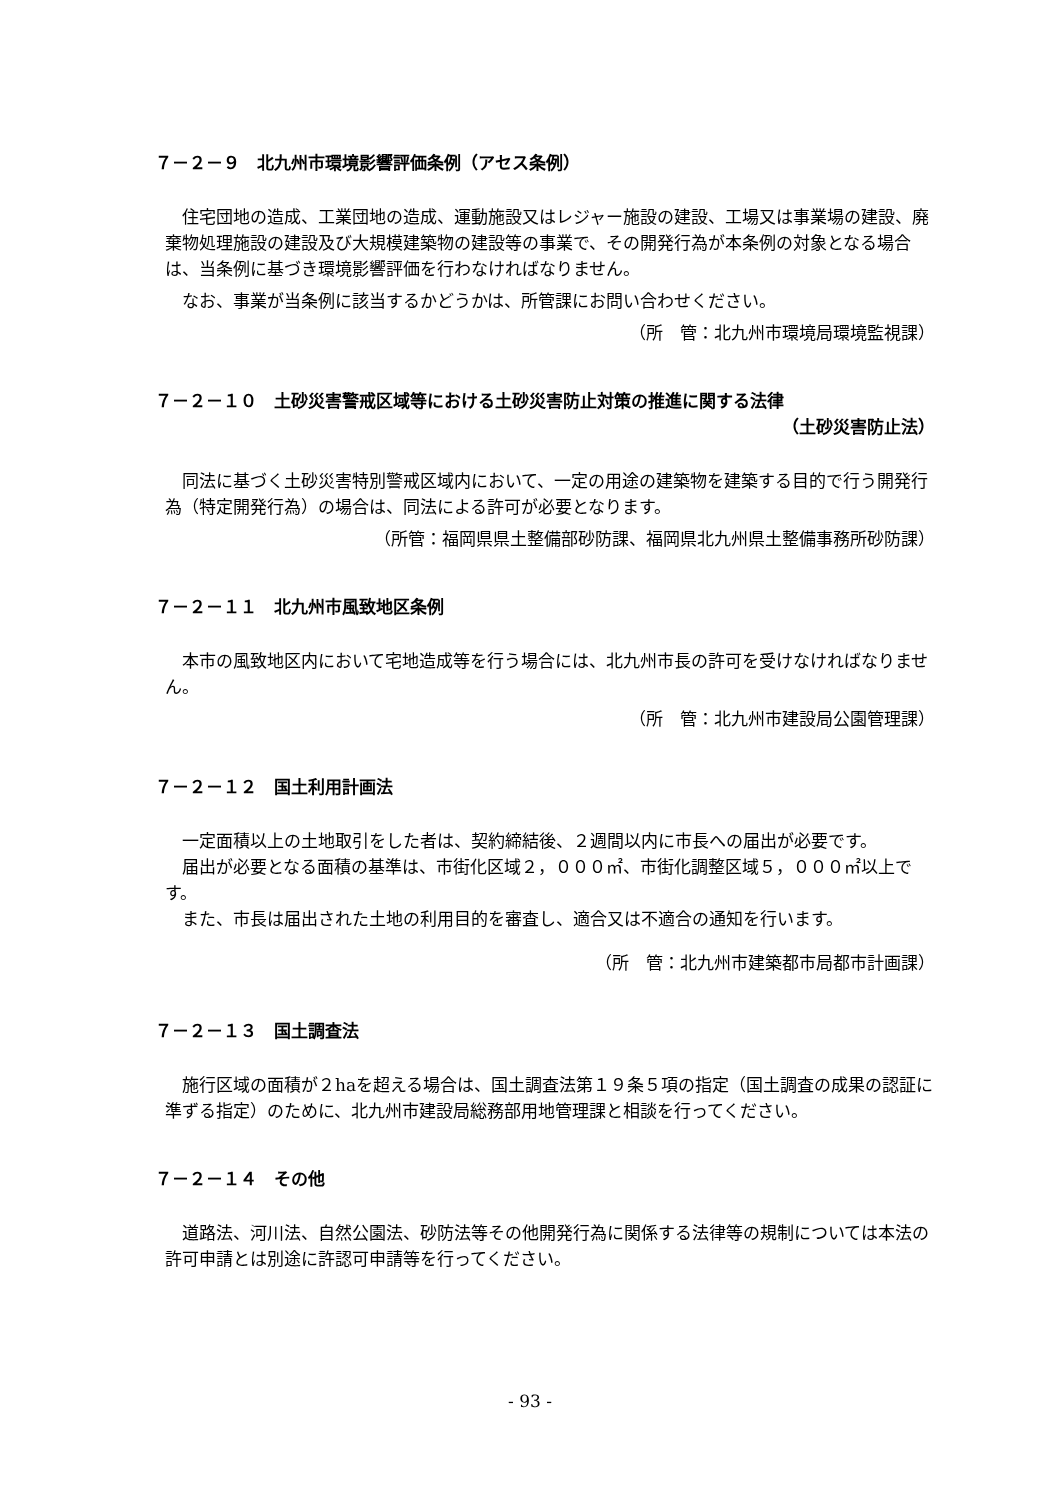７－２－９　北九州市環境影響評価条例（アセス条例）
住宅団地の造成、工業団地の造成、運動施設又はレジャー施設の建設、工場又は事業場の建設、廃棄物処理施設の建設及び大規模建築物の建設等の事業で、その開発行為が本条例の対象となる場合は、当条例に基づき環境影響評価を行わなければなりません。
なお、事業が当条例に該当するかどうかは、所管課にお問い合わせください。
（所　管：北九州市環境局環境監視課）
７－２－１０　土砂災害警戒区域等における土砂災害防止対策の推進に関する法律
（土砂災害防止法）
同法に基づく土砂災害特別警戒区域内において、一定の用途の建築物を建築する目的で行う開発行為（特定開発行為）の場合は、同法による許可が必要となります。
（所管：福岡県県土整備部砂防課、福岡県北九州県土整備事務所砂防課）
７－２－１１　北九州市風致地区条例
本市の風致地区内において宅地造成等を行う場合には、北九州市長の許可を受けなければなりません。
（所　管：北九州市建設局公園管理課）
７－２－１２　国土利用計画法
一定面積以上の土地取引をした者は、契約締結後、２週間以内に市長への届出が必要です。
届出が必要となる面積の基準は、市街化区域２，０００㎡、市街化調整区域５，０００㎡以上です。
また、市長は届出された土地の利用目的を審査し、適合又は不適合の通知を行います。
（所　管：北九州市建築都市局都市計画課）
７－２－１３　国土調査法
施行区域の面積が２haを超える場合は、国土調査法第１９条５項の指定（国土調査の成果の認証に準ずる指定）のために、北九州市建設局総務部用地管理課と相談を行ってください。
７－２－１４　その他
道路法、河川法、自然公園法、砂防法等その他開発行為に関係する法律等の規制については本法の許可申請とは別途に許認可申請等を行ってください。
- 93 -